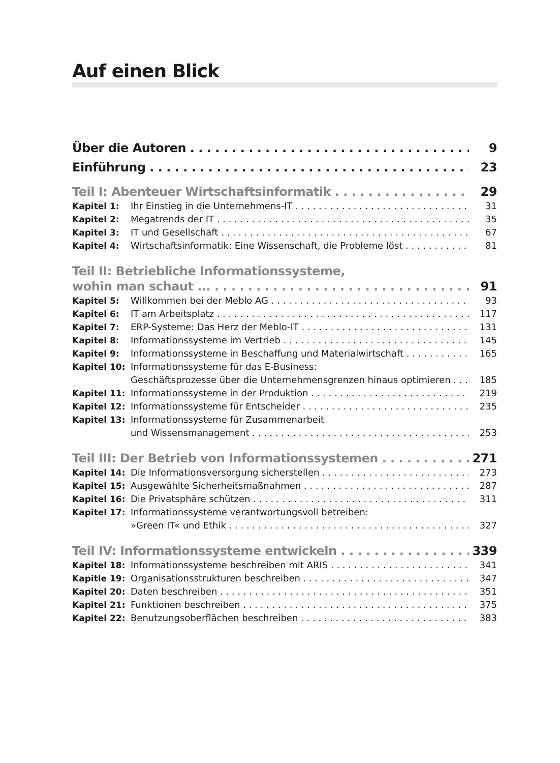Auf einen Blick
Über die Autoren 9
Einführung 23
Teil I: Abenteuer Wirtschaftsinformatik 29
Kapitel 1: Ihr Einstieg in die Unternehmens-IT 31
Kapitel 2: Megatrends der IT 35
Kapitel 3: IT und Gesellschaft 67
Kapitel 4: Wirtschaftsinformatik: Eine Wissenschaft, die Probleme löst 81
Teil II: Betriebliche Informationssysteme,
wohin man schaut ... 91
Kapitel 5: Willkommen bei der Meblo AG 93
Kapitel 6: IT am Arbeitsplatz 117
Kapitel 7: ERP-Systeme: Das Herz der Meblo-IT 131
Kapitel 8: Informationssysteme im Vertrieb 145
Kapitel 9: Informationssysteme in Beschaffung und Materialwirtschaft 165
Kapitel 10: Informationssysteme für das E-Business:
Geschäftsprozesse über die Unternehmensgrenzen hinaus optimieren 185
Kapitel 11: Informationssysteme in der Produktion 219
Kapitel 12: Informationssysteme für Entscheider 235
Kapitel 13: Informationssysteme für Zusammenarbeit
und Wissensmanagement 253
Teil III: Der Betrieb von Informationssystemen 271
Kapitel 14: Die Informationsversorgung sicherstellen 273
Kapitel 15: Ausgewählte Sicherheitsmaßnahmen 287
Kapitel 16: Die Privatsphäre schützen 311
Kapitel 17: Informationssysteme verantwortungsvoll betreiben:
»Green IT« und Ethik 327
Teil IV: Informationssysteme entwickeln 339
Kapitel 18: Informationssysteme beschreiben mit ARIS 341
Kapitle 19: Organisationsstrukturen beschreiben 347
Kapitel 20: Daten beschreiben 351
Kapitel 21: Funktionen beschreiben 375
Kapitel 22: Benutzungsoberflächen beschreiben 383